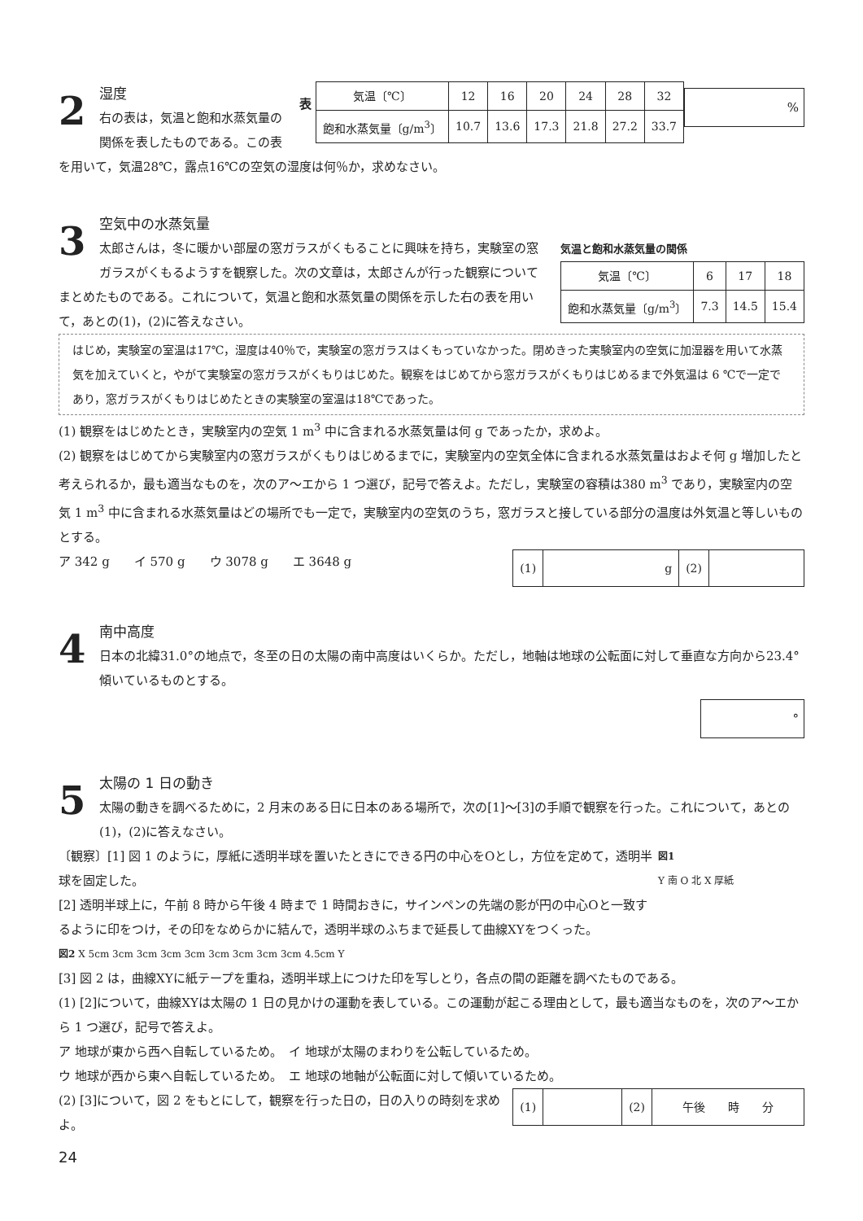表
| 気温〔℃〕 | 12 | 16 | 20 | 24 | 28 | 32 |
| 飽和水蒸気量〔g/m<sup>3</sup>〕 | 10.7 | 13.6 | 17.3 | 21.8 | 27.2 | 33.7 |
%
2
湿度
右の表は，気温と飽和水蒸気量の関係を表したものである。この表を用いて，気温28℃，露点16℃の空気の湿度は何％か，求めなさい。
気温と飽和水蒸気量の関係
| 気温〔℃〕 | 6 | 17 | 18 |
| 飽和水蒸気量〔g/m<sup>3</sup>〕 | 7.3 | 14.5 | 15.4 |
3
空気中の水蒸気量
太郎さんは，冬に暖かい部屋の窓ガラスがくもることに興味を持ち，実験室の窓ガラスがくもるようすを観察した。次の文章は，太郎さんが行った観察についてまとめたものである。これについて，気温と飽和水蒸気量の関係を示した右の表を用いて，あとの(1)，(2)に答えなさい。
はじめ，実験室の室温は17℃，湿度は40％で，実験室の窓ガラスはくもっていなかった。閉めきった実験室内の空気に加湿器を用いて水蒸気を加えていくと，やがて実験室の窓ガラスがくもりはじめた。観察をはじめてから窓ガラスがくもりはじめるまで外気温は 6 ℃で一定であり，窓ガラスがくもりはじめたときの実験室の室温は18℃であった。
(1) 観察をはじめたとき，実験室内の空気 1 m<sup>3</sup> 中に含まれる水蒸気量は何 g であったか，求めよ。
(2) 観察をはじめてから実験室内の窓ガラスがくもりはじめるまでに，実験室内の空気全体に含まれる水蒸気量はおよそ何 g 増加したと考えられるか，最も適当なものを，次のア〜エから 1 つ選び，記号で答えよ。ただし，実験室の容積は380 m<sup>3</sup> であり，実験室内の空気 1 m<sup>3</sup> 中に含まれる水蒸気量はどの場所でも一定で，実験室内の空気のうち，窓ガラスと接している部分の温度は外気温と等しいものとする。
| (1) | g | (2) | |
ア 342 g　　イ 570 g　　ウ 3078 g　　エ 3648 g
4
南中高度
日本の北緯31.0°の地点で，冬至の日の太陽の南中高度はいくらか。ただし，地軸は地球の公転面に対して垂直な方向から23.4°傾いているものとする。
°
5
太陽の 1 日の動き
太陽の動きを調べるために，2 月末のある日に日本のある場所で，次の[1]〜[3]の手順で観察を行った。これについて，あとの(1)，(2)に答えなさい。
図1
Y 南 O 北 X 厚紙
〔観察〕[1] 図 1 のように，厚紙に透明半球を置いたときにできる円の中心をOとし，方位を定めて，透明半球を固定した。
[2] 透明半球上に，午前 8 時から午後 4 時まで 1 時間おきに，サインペンの先端の影が円の中心Oと一致するように印をつけ，その印をなめらかに結んで，透明半球のふちまで延長して曲線XYをつくった。
図2 X 5cm 3cm 3cm 3cm 3cm 3cm 3cm 3cm 3cm 4.5cm Y
[3] 図 2 は，曲線XYに紙テープを重ね，透明半球上につけた印を写しとり，各点の間の距離を調べたものである。
(1) [2]について，曲線XYは太陽の 1 日の見かけの運動を表している。この運動が起こる理由として，最も適当なものを，次のア〜エから 1 つ選び，記号で答えよ。
ア 地球が東から西へ自転しているため。　イ 地球が太陽のまわりを公転しているため。
ウ 地球が西から東へ自転しているため。　エ 地球の地軸が公転面に対して傾いているため。
| (1) | | (2) | 午後 時 分 |
(2) [3]について，図 2 をもとにして，観察を行った日の，日の入りの時刻を求めよ。
24